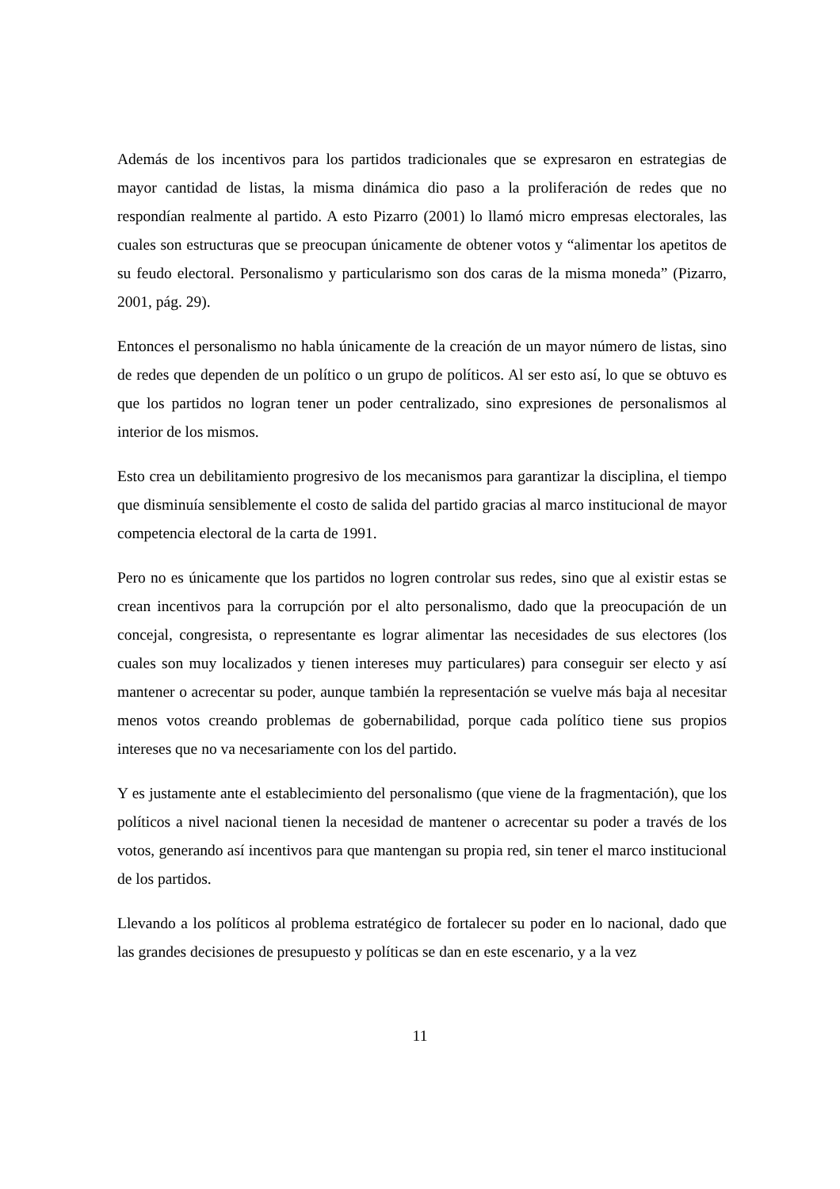Además de los incentivos para los partidos tradicionales que se expresaron en estrategias de mayor cantidad de listas, la misma dinámica dio paso a la proliferación de redes que no respondían realmente al partido. A esto Pizarro (2001) lo llamó micro empresas electorales, las cuales son estructuras que se preocupan únicamente de obtener votos y “alimentar los apetitos de su feudo electoral. Personalismo y particularismo son dos caras de la misma moneda” (Pizarro, 2001, pág. 29).
Entonces el personalismo no habla únicamente de la creación de un mayor número de listas, sino de redes que dependen de un político o un grupo de políticos. Al ser esto así, lo que se obtuvo es que los partidos no logran tener un poder centralizado, sino expresiones de personalismos al interior de los mismos.
Esto crea un debilitamiento progresivo de los mecanismos para garantizar la disciplina, el tiempo que disminuía sensiblemente el costo de salida del partido gracias al marco institucional de mayor competencia electoral de la carta de 1991.
Pero no es únicamente que los partidos no logren controlar sus redes, sino que al existir estas se crean incentivos para la corrupción por el alto personalismo, dado que la preocupación de un concejal, congresista, o representante es lograr alimentar las necesidades de sus electores (los cuales son muy localizados y tienen intereses muy particulares) para conseguir ser electo y así mantener o acrecentar su poder, aunque también la representación se vuelve más baja al necesitar menos votos creando problemas de gobernabilidad, porque cada político tiene sus propios intereses que no va necesariamente con los del partido.
Y es justamente ante el establecimiento del personalismo (que viene de la fragmentación), que los políticos a nivel nacional tienen la necesidad de mantener o acrecentar su poder a través de los votos, generando así incentivos para que mantengan su propia red, sin tener el marco institucional de los partidos.
Llevando a los políticos al problema estratégico de fortalecer su poder en lo nacional, dado que las grandes decisiones de presupuesto y políticas se dan en este escenario, y a la vez
11